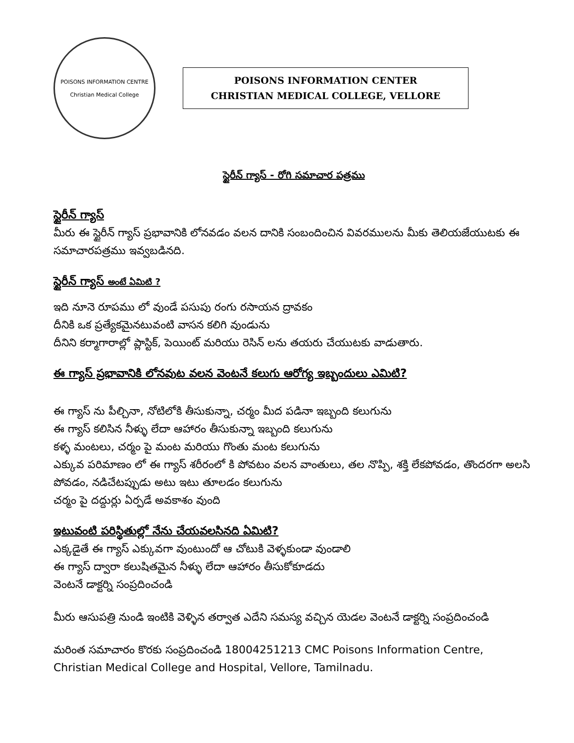POISONS INFORMATION CENTRE
Christian Medical College
POISONS INFORMATION CENTER
CHRISTIAN MEDICAL COLLEGE, VELLORE
స్టైరీన్ గ్యాస్ - రోగి సమాచార పత్రము
స్టైరీన్ గ్యాస్
మీరు ఈ స్టైరీన్ గ్యాస్ ప్రభావానికి లోనవడం వలన దానికి సంబందించిన వివరములను మీకు తెలియజేయుటకు ఈ సమాచారపత్రము ఇవ్వబడినది.
స్టైరీన్ గ్యాస్ అంటే ఏమిటి ?
ఇది నూనె రూపము లో వుండే పసుపు రంగు రసాయన ద్రావకం
దీనికి ఒక ప్రత్యేకమైనటువంటి వాసన కలిగి వుండును
దీనిని కర్మాగారాల్లో ప్లాస్టిక్, పెయింట్ మరియు రెసిన్ లను తయరు చేయుటకు వాడుతారు.
ఈ గ్యాస్ ప్రభావానికి లోనవుట వలన వెంటనే కలుగు ఆరోగ్య ఇబ్బందులు ఎమిటి?
ఈ గ్యాస్ ను పీల్చినా, నోటిలోకి తీసుకున్నా, చర్మం మీద పడినా ఇబ్బంది కలుగును
ఈ గ్యాస్ కలిసిన నీళ్ళు లేదా ఆహారం తీసుకున్నా ఇబ్బంది కలుగును
కళ్ళ మంటలు, చర్మం పై మంట మరియు గొంతు మంట కలుగును
ఎక్కువ పరిమాణం లో ఈ గ్యాస్ శరీరంలో కి పోవటం వలన వాంతులు, తల నొప్పి, శక్తి లేకపోవడం, తొందరగా అలసి పోవడం, నడిచేటప్పుడు అటు ఇటు తూలడం కలుగును
చర్మం పై దద్దుర్లు ఏర్పడే అవకాశం వుంది
ఇటువంటి పరిస్థితుల్లో నేను చేయవలసినది ఏమిటి?
ఎక్కడైతే ఈ గ్యాస్ ఎక్కువగా వుంటుందో ఆ చోటుకి వెళ్ళకుండా వుండాలి
ఈ గ్యాస్ ద్వారా కలుషితమైన నీళ్ళు లేదా ఆహారం తీసుకోకూడదు
వెంటనే డాక్టర్ని సంప్రదించండి
మీరు ఆసుపత్రి నుండి ఇంటికి వెళ్ళిన తర్వాత ఎదేని సమస్య వచ్చిన యెడల వెంటనే డాక్టర్ని సంప్రదించండి
మరింత సమాచారం కొరకు సంప్రదించండి 18004251213 CMC Poisons Information Centre, Christian Medical College and Hospital, Vellore, Tamilnadu.